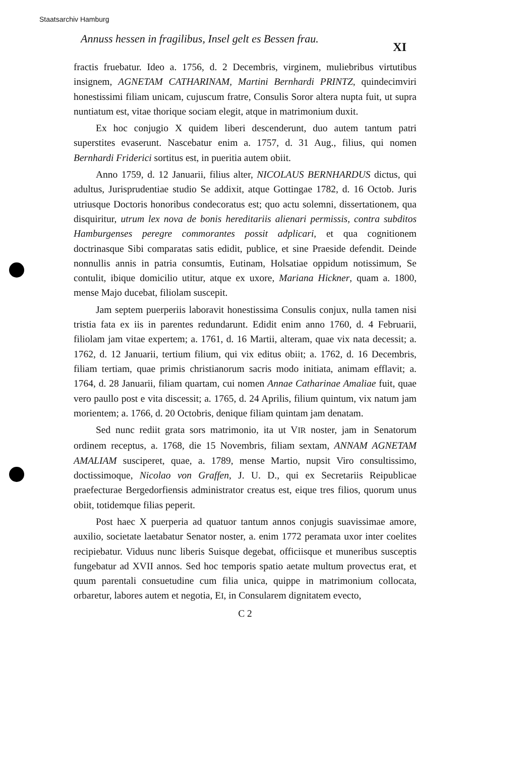Staatsarchiv Hamburg
Annuss hessen in fragilibus, Insel gelt es Bessen frau.
XI
fractis fruebatur. Ideo a. 1756, d. 2 Decembris, virginem, muliebribus virtutibus insignem, AGNETAM CATHARINAM, Martini Bernhardi PRINTZ, quindecimviri honestissimi filiam unicam, cujuscum fratre, Consulis Soror altera nupta fuit, ut supra nuntiatum est, vitae thorique sociam elegit, atque in matrimonium duxit.
Ex hoc conjugio X quidem liberi descenderunt, duo autem tantum patri superstites evaserunt. Nascebatur enim a. 1757, d. 31 Aug., filius, qui nomen Bernhardi Friderici sortitus est, in pueritia autem obiit.
Anno 1759, d. 12 Januarii, filius alter, NICOLAUS BERNHARDUS dictus, qui adultus, Jurisprudentiae studio Se addixit, atque Gottingae 1782, d. 16 Octob. Juris utriusque Doctoris honoribus condecoratus est; quo actu solemni, dissertationem, qua disquiritur, utrum lex nova de bonis hereditariis alienari permissis, contra subditos Hamburgenses peregre commorantes possit adplicari, et qua cognitionem doctrinasque Sibi comparatas satis edidit, publice, et sine Praeside defendit. Deinde nonnullis annis in patria consumtis, Eutinam, Holsatiae oppidum notissimum, Se contulit, ibique domicilio utitur, atque ex uxore, Mariana Hickner, quam a. 1800, mense Majo ducebat, filiolam suscepit.
Jam septem puerperiis laboravit honestissima Consulis conjux, nulla tamen nisi tristia fata ex iis in parentes redundarunt. Edidit enim anno 1760, d. 4 Februarii, filiolam jam vitae expertem; a. 1761, d. 16 Martii, alteram, quae vix nata decessit; a. 1762, d. 12 Januarii, tertium filium, qui vix editus obiit; a. 1762, d. 16 Decembris, filiam tertiam, quae primis christianorum sacris modo initiata, animam efflavit; a. 1764, d. 28 Januarii, filiam quartam, cui nomen Annae Catharinae Amaliae fuit, quae vero paullo post e vita discessit; a. 1765, d. 24 Aprilis, filium quintum, vix natum jam morientem; a. 1766, d. 20 Octobris, denique filiam quintam jam denatam.
Sed nunc rediit grata sors matrimonio, ita ut VIR noster, jam in Senatorum ordinem receptus, a. 1768, die 15 Novembris, filiam sextam, ANNAM AGNETAM AMALIAM susciperet, quae, a. 1789, mense Martio, nupsit Viro consultissimo, doctissimoque, Nicolao von Graffen, J. U. D., qui ex Secretariis Reipublicae praefecturae Bergedorfiensis administrator creatus est, eique tres filios, quorum unus obiit, totidemque filias peperit.
Post haec X puerperia ad quatuor tantum annos conjugis suavissimae amore, auxilio, societate laetabatur Senator noster, a. enim 1772 peramata uxor inter coelites recipiebatur. Viduus nunc liberis Suisque degebat, officiisque et muneribus susceptis fungebatur ad XVII annos. Sed hoc temporis spatio aetate multum provectus erat, et quum parentali consuetudine cum filia unica, quippe in matrimonium collocata, orbaretur, labores autem et negotia, EI, in Consularem dignitatem evecto,
C 2